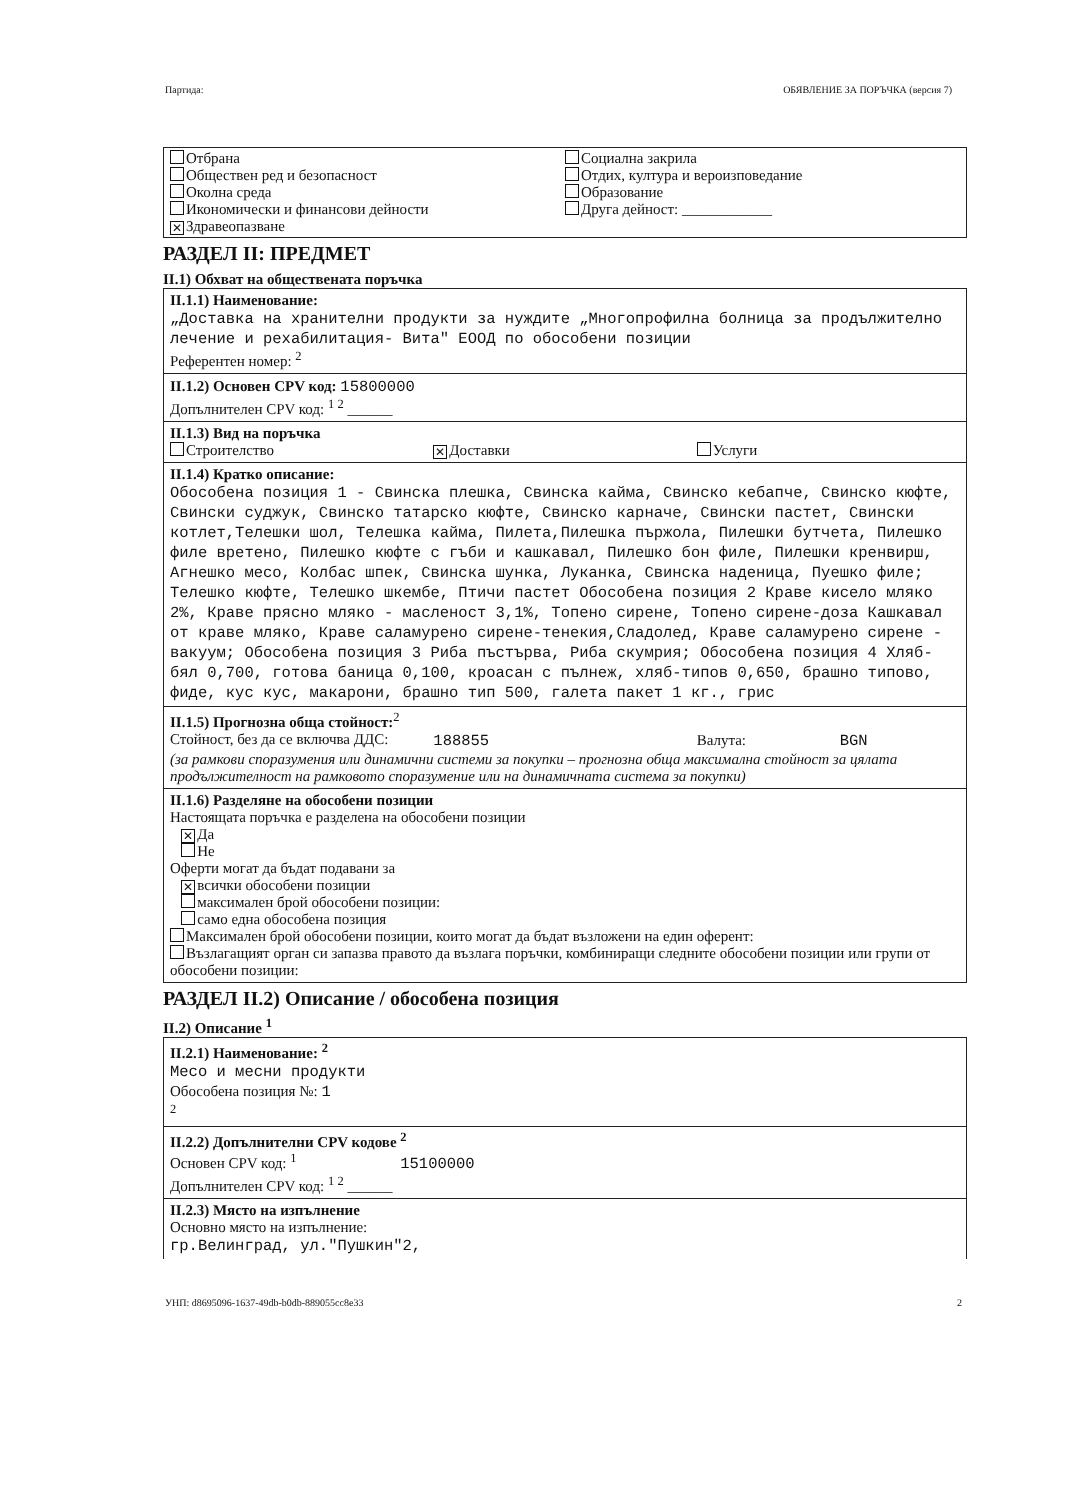Партида: ОБЯВЛЕНИЕ ЗА ПОРЪЧКА (версия 7)
Отбрана
Обществен ред и безопасност
Околна среда
Икономически и финансови дейности
✕ Здравеопазване
Социална закрила
Отдих, култура и вероизповедание
Образование
Друга дейност: ____________
РАЗДЕЛ II: ПРЕДМЕТ
II.1) Обхват на обществената поръчка
II.1.1) Наименование:
„Доставка на хранителни продукти за нуждите „Многопрофилна болница за продължително лечение и рехабилитация- Вита" ЕООД по обособени позиции
Референтен номер: <sup>2</sup>
II.1.2) Основен CPV код: 15800000
Допълнителен CPV код: <sup>1 2</sup> ______
II.1.3) Вид на поръчка
Строителство
✕ Доставки Услуги
II.1.4) Кратко описание:
Обособена позиция 1 - Свинска плешка, Свинска кайма, Свинско кебапче, Свинско кюфте, Свински суджук, Свинско татарско кюфте, Свинско карначе, Свински пастет, Свински котлет,Телешки шол, Телешка кайма, Пилета,Пилешка пържола, Пилешки бутчета, Пилешко филе вретено, Пилешко кюфте с гъби и кашкавал, Пилешко бон филе, Пилешки кренвирш, Агнешко месо, Колбас шпек, Свинска шунка, Луканка, Свинска наденица, Пуешко филе; Телешко кюфте, Телешко шкембе, Птичи пастет Обособена позиция 2 Краве кисело мляко 2%, Краве прясно мляко - масленост 3,1%, Топено сирене, Топено сирене-доза Кашкавал от краве мляко, Краве саламурено сирене-тенекия,Сладолед, Краве саламурено сирене - вакуум; Обособена позиция 3 Риба пъстърва, Риба скумрия; Обособена позиция 4 Хляб-бял 0,700, готова баница 0,100, кроасан с пълнеж, хляб-типов 0,650, брашно типово, фиде, кус кус, макарони, брашно тип 500, галета пакет 1 кг., грис
II.1.5) Прогнозна обща стойност:<sup>2</sup>
Стойност, без да се включва ДДС:
188855
Валута: BGN
(за рамкови споразумения или динамични системи за покупки – прогнозна обща максимална стойност за цялата продължителност на рамковото споразумение или на динамичната система за покупки)
II.1.6) Разделяне на обособени позиции
Настоящата поръчка е разделена на обособени позиции
✕ Да
Не
Оферти могат да бъдат подавани за
✕ всички обособени позиции
максимален брой обособени позиции:
само една обособена позиция
Максимален брой обособени позиции, които могат да бъдат възложени на един оферент:
Възлагащият орган си запазва правото да възлага поръчки, комбиниращи следните обособени позиции или групи от обособени позиции:
РАЗДЕЛ II.2) Описание / обособена позиция
II.2) Описание <sup>1</sup>
II.2.1) Наименование: <sup>2</sup>
Месо и месни продукти
Обособена позиция №: 1
<sup>2</sup>
II.2.2) Допълнителни CPV кодове <sup>2</sup>
Основен CPV код: <sup>1</sup> 15100000
Допълнителен CPV код: <sup>1 2</sup> ______
II.2.3) Място на изпълнение
Основно място на изпълнение:
гр.Велинград, ул."Пушкин"2,
УНП: d8695096-1637-49db-b0db-889055cc8e33 2